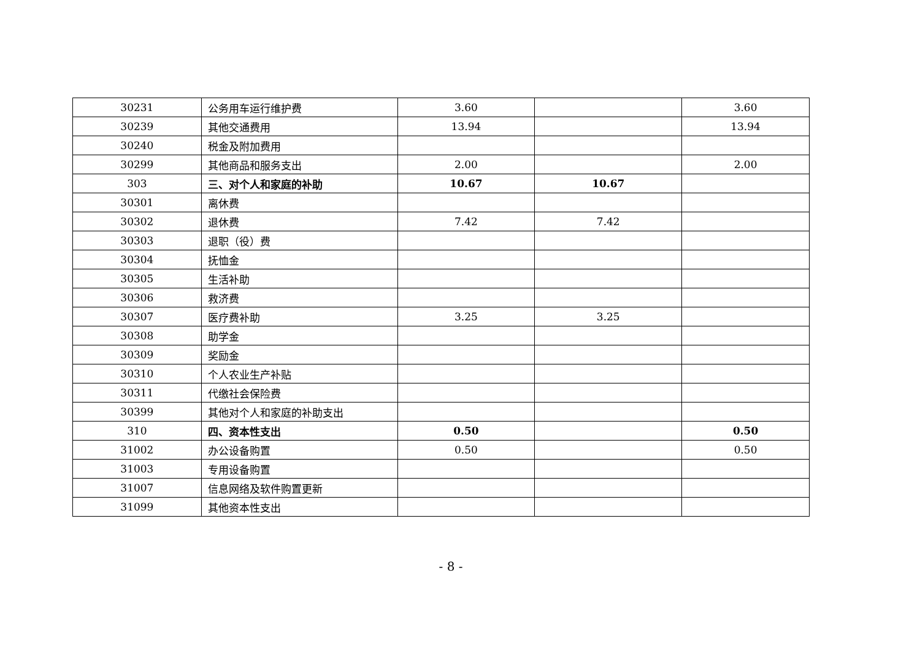| 30231 | 公务用车运行维护费 | 3.60 | | 3.60 |
| 30239 | 其他交通费用 | 13.94 | | 13.94 |
| 30240 | 税金及附加费用 | | | |
| 30299 | 其他商品和服务支出 | 2.00 | | 2.00 |
| 303 | 三、对个人和家庭的补助 | 10.67 | 10.67 | |
| 30301 | 离休费 | | | |
| 30302 | 退休费 | 7.42 | 7.42 | |
| 30303 | 退职（役）费 | | | |
| 30304 | 抚恤金 | | | |
| 30305 | 生活补助 | | | |
| 30306 | 救济费 | | | |
| 30307 | 医疗费补助 | 3.25 | 3.25 | |
| 30308 | 助学金 | | | |
| 30309 | 奖励金 | | | |
| 30310 | 个人农业生产补贴 | | | |
| 30311 | 代缴社会保险费 | | | |
| 30399 | 其他对个人和家庭的补助支出 | | | |
| 310 | 四、资本性支出 | 0.50 | | 0.50 |
| 31002 | 办公设备购置 | 0.50 | | 0.50 |
| 31003 | 专用设备购置 | | | |
| 31007 | 信息网络及软件购置更新 | | | |
| 31099 | 其他资本性支出 | | | |
- 8 -